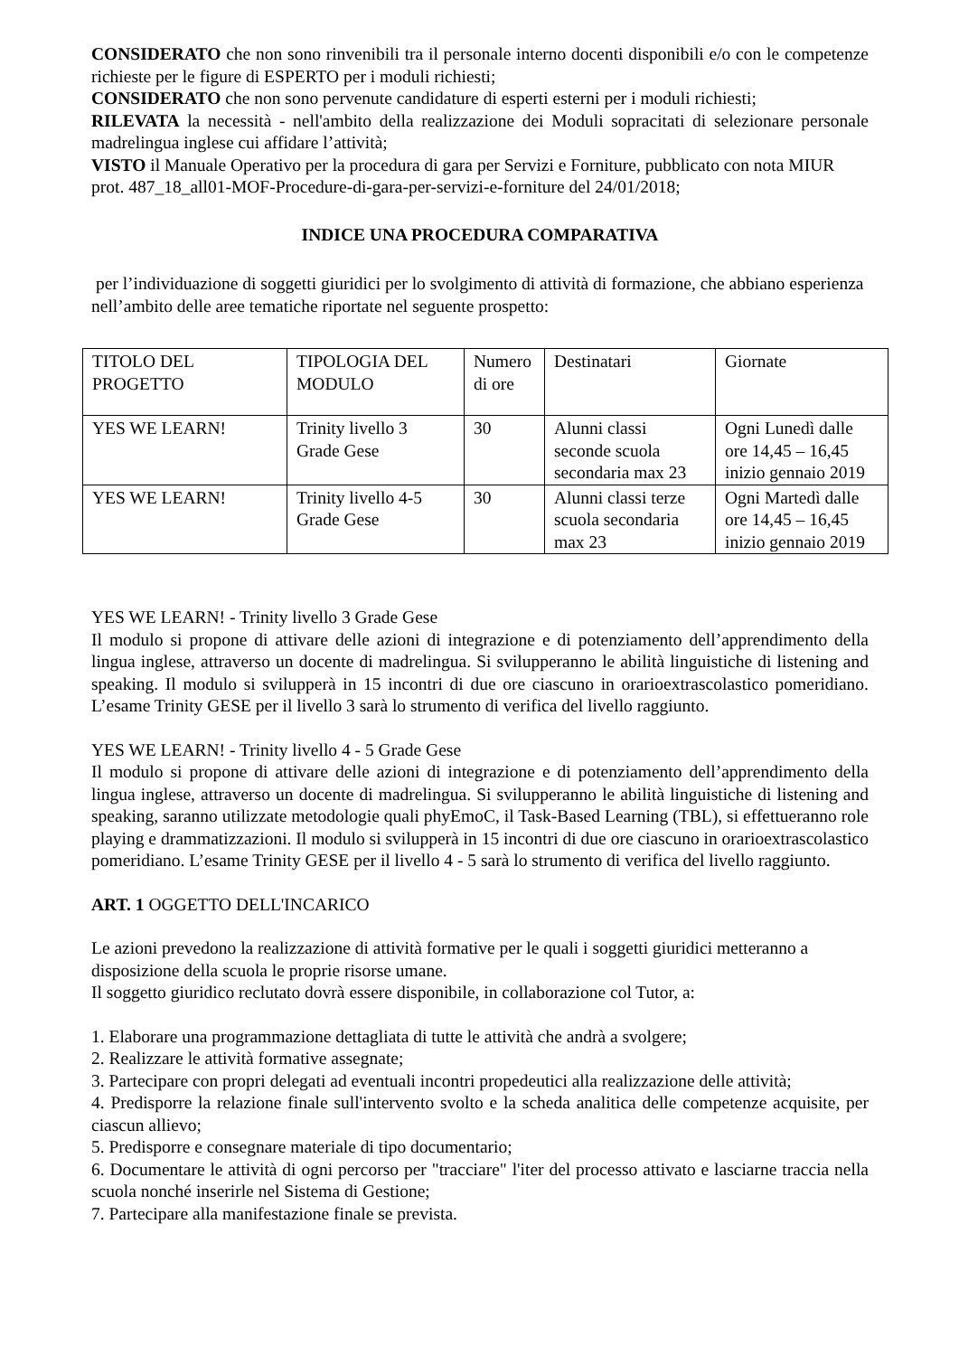CONSIDERATO che non sono rinvenibili tra il personale interno docenti disponibili e/o con le competenze richieste per le figure di ESPERTO per i moduli richiesti;
CONSIDERATO che non sono pervenute candidature di esperti esterni per i moduli richiesti;
RILEVATA la necessità - nell'ambito della realizzazione dei Moduli sopracitati di selezionare personale madrelingua inglese cui affidare l’attività;
VISTO il Manuale Operativo per la procedura di gara per Servizi e Forniture, pubblicato con nota MIUR prot. 487_18_all01-MOF-Procedure-di-gara-per-servizi-e-forniture del 24/01/2018;
INDICE UNA PROCEDURA COMPARATIVA
per l’individuazione di soggetti giuridici per lo svolgimento di attività di formazione, che abbiano esperienza nell’ambito delle aree tematiche riportate nel seguente prospetto:
| TITOLO DEL PROGETTO | TIPOLOGIA DEL MODULO | Numero di ore | Destinatari | Giornate |
| YES WE LEARN! | Trinity livello 3 Grade Gese | 30 | Alunni classi seconde scuola secondaria max 23 | Ogni Lunedì dalle ore 14,45 – 16,45 inizio gennaio 2019 |
| YES WE LEARN! | Trinity livello 4-5 Grade Gese | 30 | Alunni classi terze scuola secondaria max 23 | Ogni Martedì dalle ore 14,45 – 16,45 inizio gennaio 2019 |
YES WE LEARN! - Trinity livello 3 Grade Gese
Il modulo si propone di attivare delle azioni di integrazione e di potenziamento dell’apprendimento della lingua inglese, attraverso un docente di madrelingua. Si svilupperanno le abilità linguistiche di listening and speaking. Il modulo si svilupperà in 15 incontri di due ore ciascuno in orarioextrascolastico pomeridiano. L’esame Trinity GESE per il livello 3 sarà lo strumento di verifica del livello raggiunto.
YES WE LEARN! - Trinity livello 4 - 5 Grade Gese
Il modulo si propone di attivare delle azioni di integrazione e di potenziamento dell’apprendimento della lingua inglese, attraverso un docente di madrelingua. Si svilupperanno le abilità linguistiche di listening and speaking, saranno utilizzate metodologie quali phyEmoC, il Task-Based Learning (TBL), si effettueranno role playing e drammatizzazioni. Il modulo si svilupperà in 15 incontri di due ore ciascuno in orarioextrascolastico pomeridiano. L’esame Trinity GESE per il livello 4 - 5 sarà lo strumento di verifica del livello raggiunto.
ART. 1 OGGETTO DELL'INCARICO
Le azioni prevedono la realizzazione di attività formative per le quali i soggetti giuridici metteranno a disposizione della scuola le proprie risorse umane.
Il soggetto giuridico reclutato dovrà essere disponibile, in collaborazione col Tutor, a:
1. Elaborare una programmazione dettagliata di tutte le attività che andrà a svolgere;
2. Realizzare le attività formative assegnate;
3. Partecipare con propri delegati ad eventuali incontri propedeutici alla realizzazione delle attività;
4. Predisporre la relazione finale sull'intervento svolto e la scheda analitica delle competenze acquisite, per ciascun allievo;
5. Predisporre e consegnare materiale di tipo documentario;
6. Documentare le attività di ogni percorso per "tracciare" l'iter del processo attivato e lasciarne traccia nella scuola nonché inserirle nel Sistema di Gestione;
7. Partecipare alla manifestazione finale se prevista.